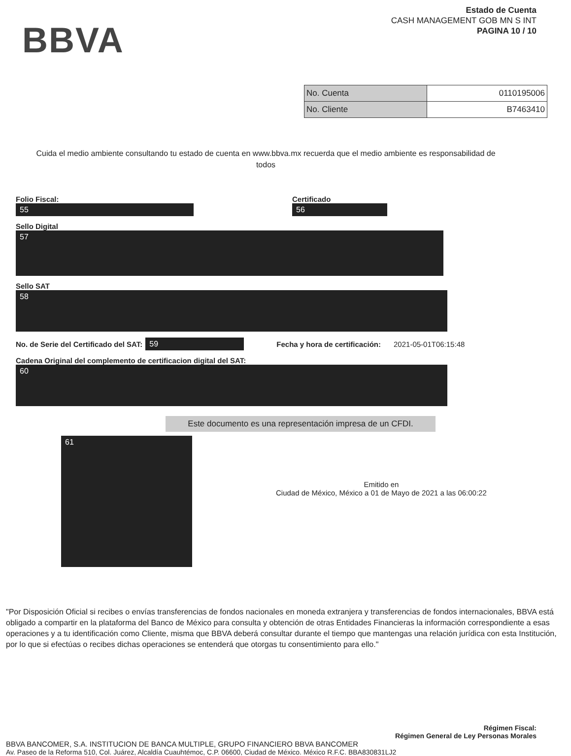BBVA
Estado de Cuenta
CASH MANAGEMENT GOB MN S INT
PAGINA 10 / 10
| No. Cuenta | 0110195006 |
| No. Cliente | B7463410 |
Cuida el medio ambiente consultando tu estado de cuenta en www.bbva.mx recuerda que el medio ambiente es responsabilidad de todos
Folio Fiscal:
55
Certificado
56
Sello Digital
57
Sello SAT
58
No. de Serie del Certificado del SAT: 59 Fecha y hora de certificación: 2021-05-01T06:15:48
Cadena Original del complemento de certificacion digital del SAT:
60
Este documento es una representación impresa de un CFDI.
61
Emitido en
Ciudad de México, México a 01 de Mayo de 2021 a las 06:00:22
"Por Disposición Oficial si recibes o envías transferencias de fondos nacionales en moneda extranjera y transferencias de fondos internacionales, BBVA está obligado a compartir en la plataforma del Banco de México para consulta y obtención de otras Entidades Financieras la información correspondiente a esas operaciones y a tu identificación como Cliente, misma que BBVA deberá consultar durante el tiempo que mantengas una relación jurídica con esta Institución, por lo que si efectúas o recibes dichas operaciones se entenderá que otorgas tu consentimiento para ello."
Régimen Fiscal:
Régimen General de Ley Personas Morales
BBVA BANCOMER, S.A. INSTITUCION DE BANCA MULTIPLE, GRUPO FINANCIERO BBVA BANCOMER
Av. Paseo de la Reforma 510, Col. Juárez, Alcaldía Cuauhtémoc, C.P. 06600, Ciudad de México. México R.F.C. BBA830831LJ2